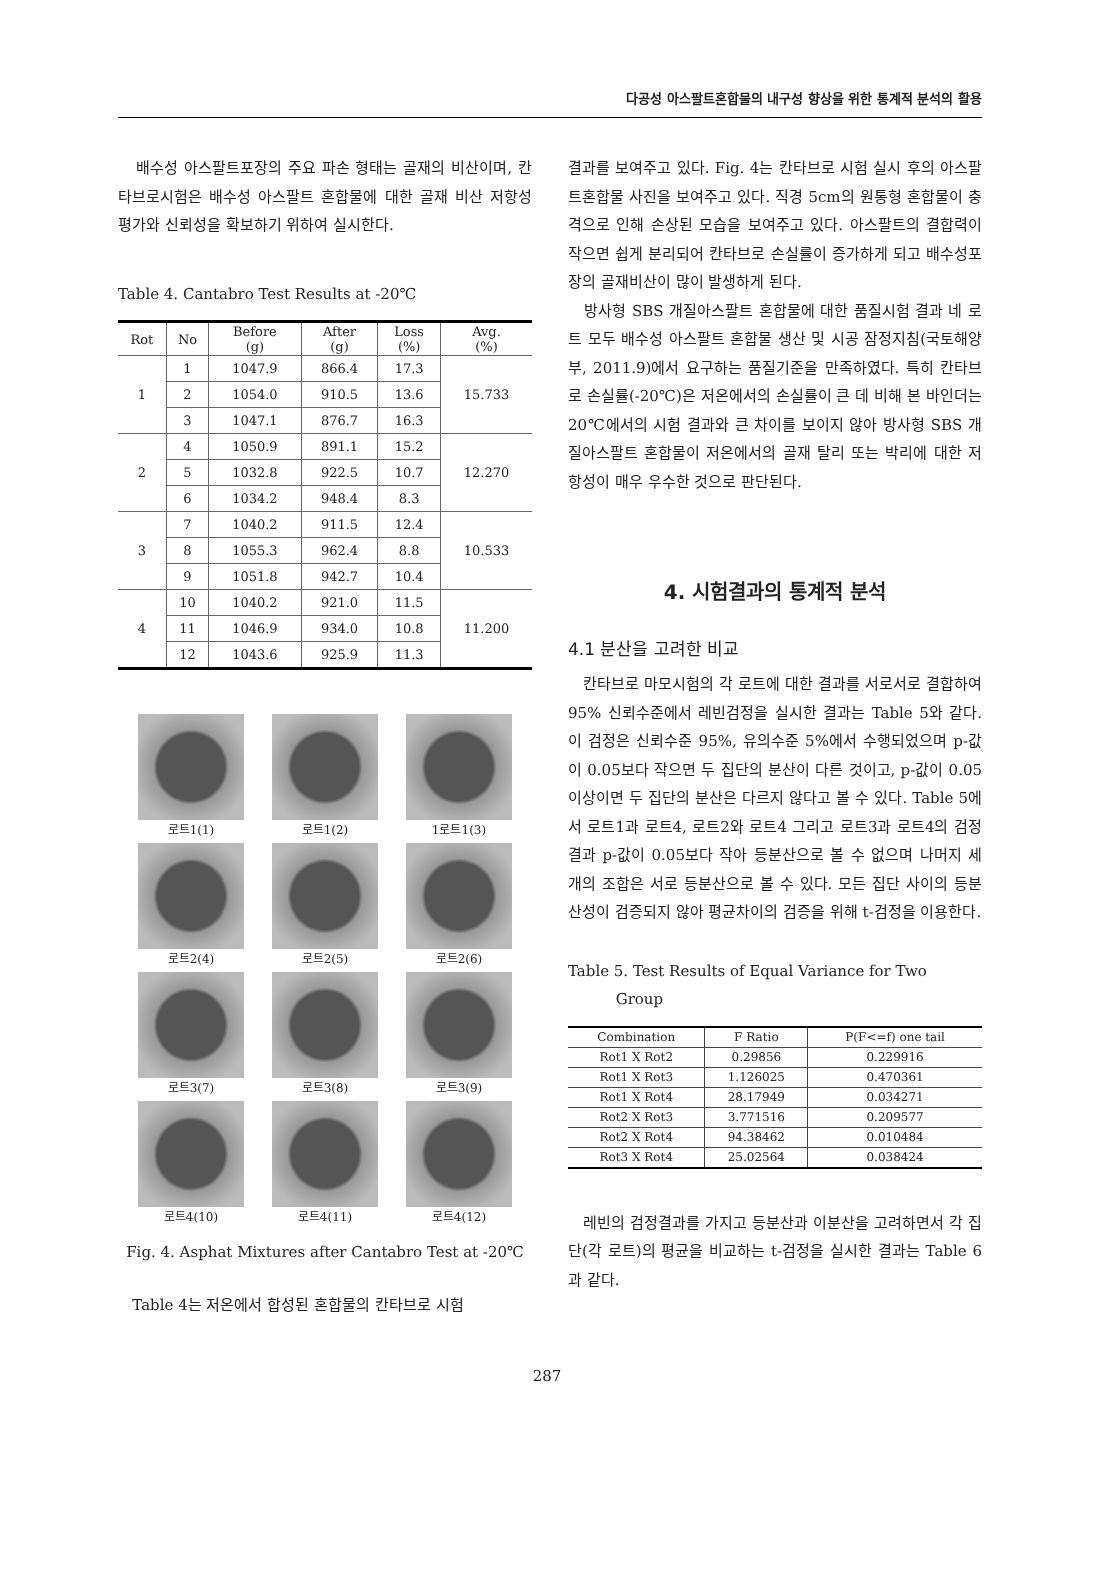다공성 아스팔트혼합물의 내구성 향상을 위한 통계적 분석의 활용
배수성 아스팔트포장의 주요 파손 형태는 골재의 비산이며, 칸타브로시험은 배수성 아스팔트 혼합물에 대한 골재 비산 저항성 평가와 신뢰성을 확보하기 위하여 실시한다.
Table 4. Cantabro Test Results at -20℃
| Rot | No | Before (g) | After (g) | Loss (%) | Avg. (%) |
| --- | --- | --- | --- | --- | --- |
| 1 | 1 | 1047.9 | 866.4 | 17.3 | 15.733 |
| | 2 | 1054.0 | 910.5 | 13.6 | |
| | 3 | 1047.1 | 876.7 | 16.3 | |
| 2 | 4 | 1050.9 | 891.1 | 15.2 | 12.270 |
| | 5 | 1032.8 | 922.5 | 10.7 | |
| | 6 | 1034.2 | 948.4 | 8.3 | |
| 3 | 7 | 1040.2 | 911.5 | 12.4 | 10.533 |
| | 8 | 1055.3 | 962.4 | 8.8 | |
| | 9 | 1051.8 | 942.7 | 10.4 | |
| 4 | 10 | 1040.2 | 921.0 | 11.5 | 11.200 |
| | 11 | 1046.9 | 934.0 | 10.8 | |
| | 12 | 1043.6 | 925.9 | 11.3 | |
로트1(1)
로트1(2)
1로트1(3)
로트2(4)
로트2(5)
로트2(6)
로트3(7)
로트3(8)
로트3(9)
로트4(10)
로트4(11)
로트4(12)
Fig. 4. Asphat Mixtures after Cantabro Test at -20℃
Table 4는 저온에서 합성된 혼합물의 칸타브로 시험
결과를 보여주고 있다. Fig. 4는 칸타브로 시험 실시 후의 아스팔트혼합물 사진을 보여주고 있다. 직경 5cm의 원통형 혼합물이 충격으로 인해 손상된 모습을 보여주고 있다. 아스팔트의 결합력이 작으면 쉽게 분리되어 칸타브로 손실률이 증가하게 되고 배수성포장의 골재비산이 많이 발생하게 된다.
방사형 SBS 개질아스팔트 혼합물에 대한 품질시험 결과 네 로트 모두 배수성 아스팔트 혼합물 생산 및 시공 잠정지침(국토해양부, 2011.9)에서 요구하는 품질기준을 만족하였다. 특히 칸타브로 손실률(-20℃)은 저온에서의 손실률이 큰 데 비해 본 바인더는 20℃에서의 시험 결과와 큰 차이를 보이지 않아 방사형 SBS 개질아스팔트 혼합물이 저온에서의 골재 탈리 또는 박리에 대한 저항성이 매우 우수한 것으로 판단된다.
4. 시험결과의 통계적 분석
4.1 분산을 고려한 비교
칸타브로 마모시험의 각 로트에 대한 결과를 서로서로 결합하여 95% 신뢰수준에서 레빈검정을 실시한 결과는 Table 5와 같다. 이 검정은 신뢰수준 95%, 유의수준 5%에서 수행되었으며 p-값이 0.05보다 작으면 두 집단의 분산이 다른 것이고, p-값이 0.05이상이면 두 집단의 분산은 다르지 않다고 볼 수 있다. Table 5에서 로트1과 로트4, 로트2와 로트4 그리고 로트3과 로트4의 검정결과 p-값이 0.05보다 작아 등분산으로 볼 수 없으며 나머지 세 개의 조합은 서로 등분산으로 볼 수 있다. 모든 집단 사이의 등분산성이 검증되지 않아 평균차이의 검증을 위해 t-검정을 이용한다.
Table 5. Test Results of Equal Variance for Two
Group
| Combination | F Ratio | P(F<=f) one tail |
| --- | --- | --- |
| Rot1 X Rot2 | 0.29856 | 0.229916 |
| Rot1 X Rot3 | 1.126025 | 0.470361 |
| Rot1 X Rot4 | 28.17949 | 0.034271 |
| Rot2 X Rot3 | 3.771516 | 0.209577 |
| Rot2 X Rot4 | 94.38462 | 0.010484 |
| Rot3 X Rot4 | 25.02564 | 0.038424 |
레빈의 검정결과를 가지고 등분산과 이분산을 고려하면서 각 집단(각 로트)의 평균을 비교하는 t-검정을 실시한 결과는 Table 6과 같다.
287